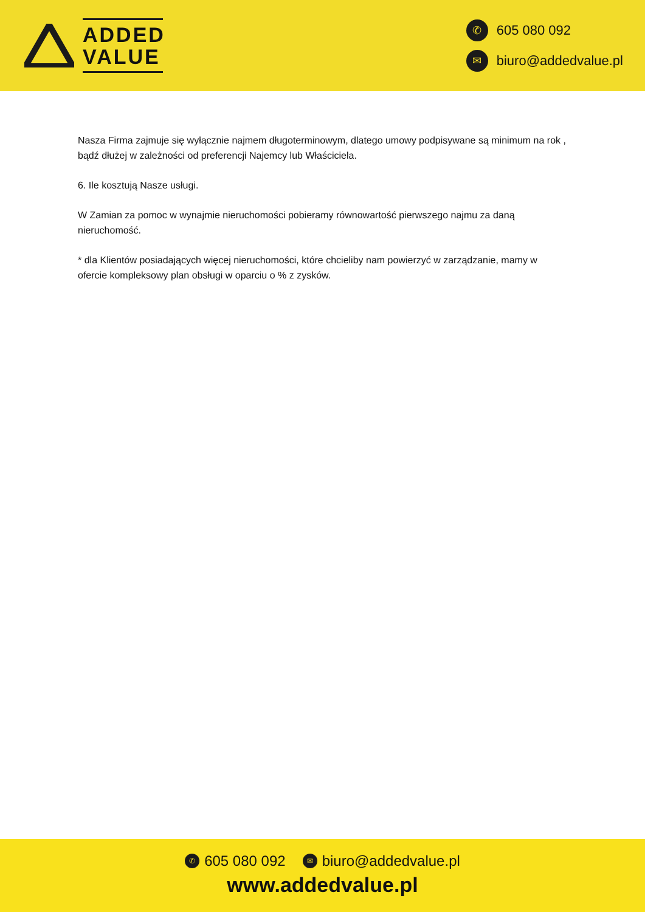ADDED
VALUE
✆ 605 080 092
✉ biuro@addedvalue.pl
Nasza Firma zajmuje się wyłącznie najmem długoterminowym, dlatego umowy podpisywane są minimum na rok , bądź dłużej w zależności od preferencji Najemcy lub Właściciela.
6. Ile kosztują Nasze usługi.
W Zamian za pomoc w wynajmie nieruchomości pobieramy równowartość pierwszego najmu za daną nieruchomość.
* dla Klientów posiadających więcej nieruchomości, które chcieliby nam powierzyć w zarządzanie, mamy w ofercie kompleksowy plan obsługi w oparciu o % z zysków.
✆ 605 080 092 ✉ biuro@addedvalue.pl
www.addedvalue.pl